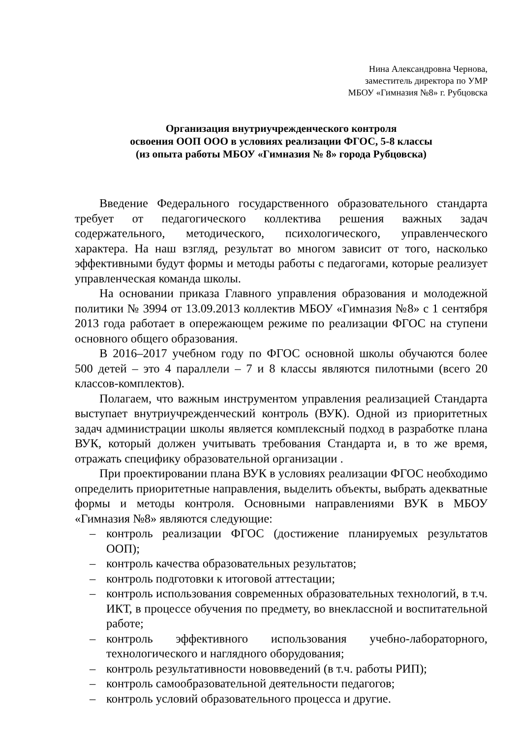Нина Александровна Чернова,
заместитель директора по УМР
МБОУ «Гимназия №8» г. Рубцовска
Организация внутриучрежденческого контроля
освоения ООП ООО в условиях реализации ФГОС, 5-8 классы
(из опыта работы МБОУ «Гимназия № 8» города Рубцовска)
Введение Федерального государственного образовательного стандарта требует от педагогического коллектива решения важных задач содержательного, методического, психологического, управленческого характера. На наш взгляд, результат во многом зависит от того, насколько эффективными будут формы и методы работы с педагогами, которые реализует управленческая команда школы.
На основании приказа Главного управления образования и молодежной политики № 3994 от 13.09.2013 коллектив МБОУ «Гимназия №8» с 1 сентября 2013 года работает в опережающем режиме по реализации ФГОС на ступени основного общего образования.
В 2016–2017 учебном году по ФГОС основной школы обучаются более 500 детей – это 4 параллели – 7 и 8 классы являются пилотными (всего 20 классов-комплектов).
Полагаем, что важным инструментом управления реализацией Стандарта выступает внутриучрежденческий контроль (ВУК). Одной из приоритетных задач администрации школы является комплексный подход в разработке плана ВУК, который должен учитывать требования Стандарта и, в то же время, отражать специфику образовательной организации .
При проектировании плана ВУК в условиях реализации ФГОС необходимо определить приоритетные направления, выделить объекты, выбрать адекватные формы и методы контроля. Основными направлениями ВУК в МБОУ «Гимназия №8» являются следующие:
– контроль реализации ФГОС (достижение планируемых результатов ООП);
– контроль качества образовательных результатов;
– контроль подготовки к итоговой аттестации;
– контроль использования современных образовательных технологий, в т.ч. ИКТ, в процессе обучения по предмету, во внеклассной и воспитательной работе;
– контроль эффективного использования учебно-лабораторного, технологического и наглядного оборудования;
– контроль результативности нововведений (в т.ч. работы РИП);
– контроль самообразовательной деятельности педагогов;
– контроль условий образовательного процесса и другие.